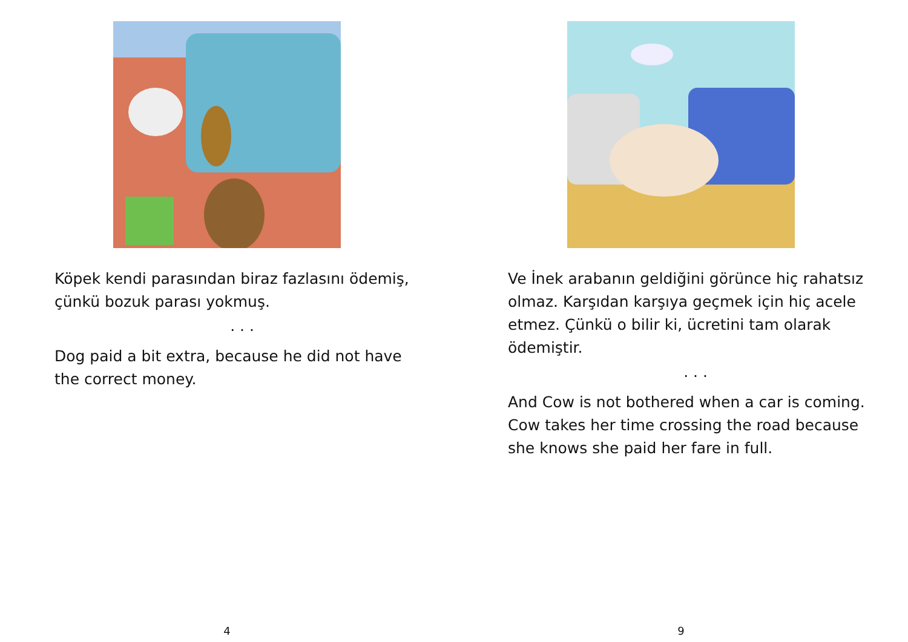Köpek kendi parasından biraz fazlasını ödemiş, çünkü bozuk parası yokmuş.
. . .
Dog paid a bit extra, because he did not have the correct money.
4
Ve İnek arabanın geldiğini görünce hiç rahatsız olmaz. Karşıdan karşıya geçmek için hiç acele etmez. Çünkü o bilir ki, ücretini tam olarak ödemiştir.
. . .
And Cow is not bothered when a car is coming. Cow takes her time crossing the road because she knows she paid her fare in full.
9